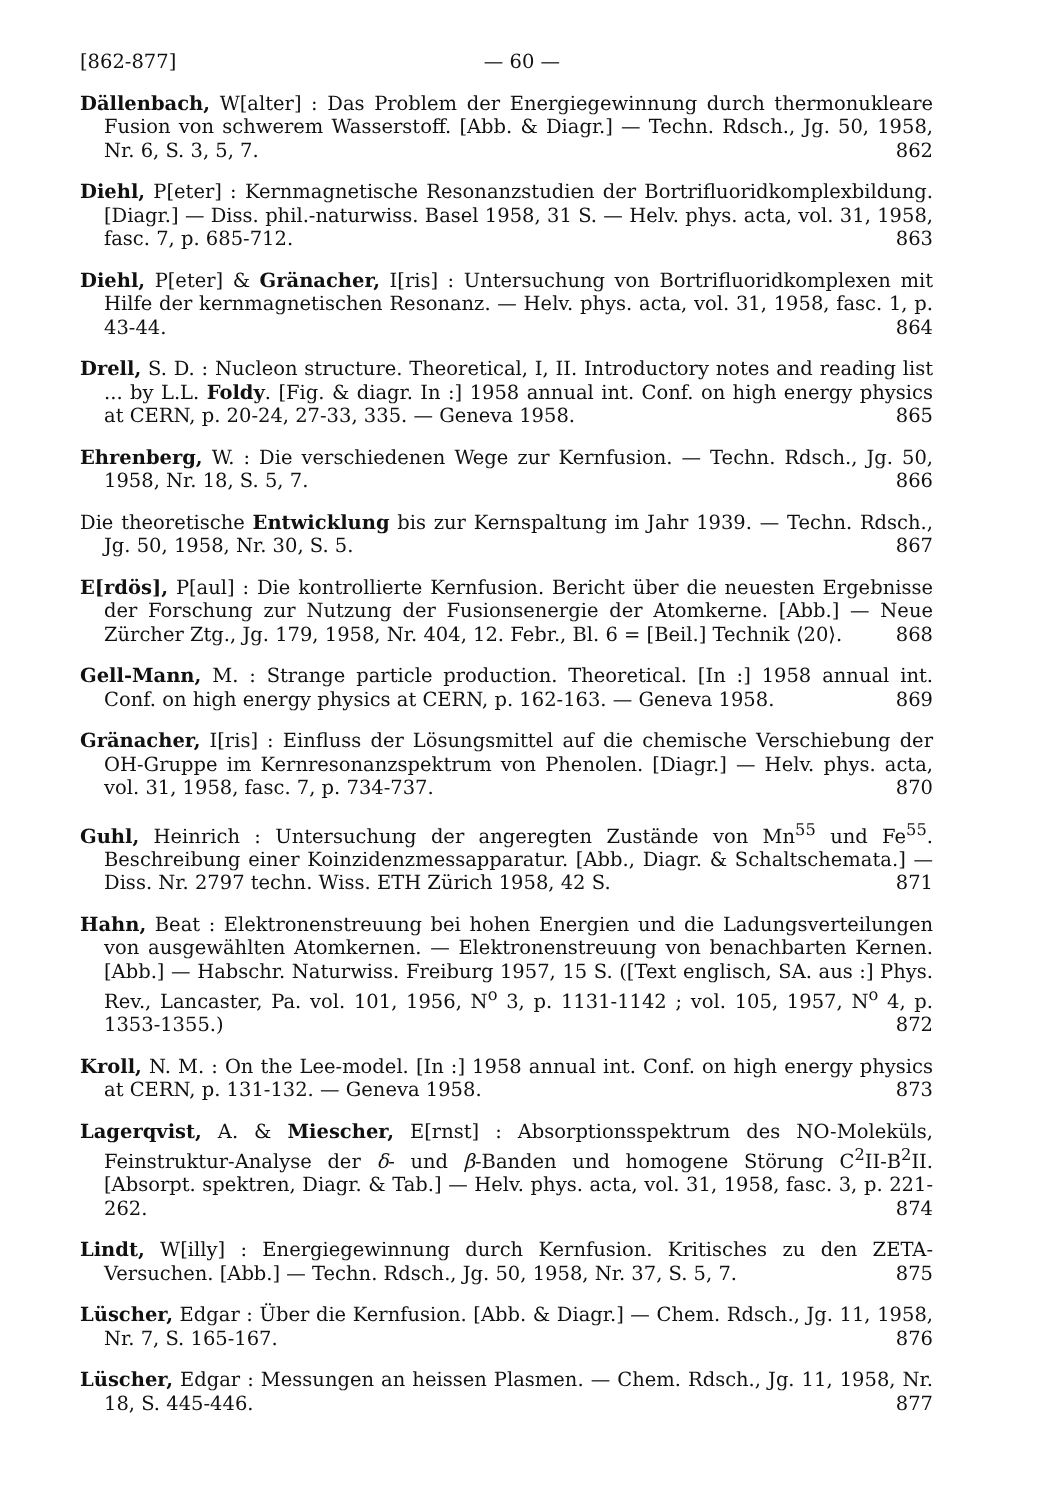[862-877] — 60 —
Dällenbach, W[alter] : Das Problem der Energiegewinnung durch thermonukleare Fusion von schwerem Wasserstoff. [Abb. & Diagr.] — Techn. Rdsch., Jg. 50, 1958, Nr. 6, S. 3, 5, 7. 862
Diehl, P[eter] : Kernmagnetische Resonanzstudien der Bortrifluoridkomplexbildung. [Diagr.] — Diss. phil.-naturwiss. Basel 1958, 31 S. — Helv. phys. acta, vol. 31, 1958, fasc. 7, p. 685-712. 863
Diehl, P[eter] & Gränacher, I[ris] : Untersuchung von Bortrifluoridkomplexen mit Hilfe der kernmagnetischen Resonanz. — Helv. phys. acta, vol. 31, 1958, fasc. 1, p. 43-44. 864
Drell, S. D. : Nucleon structure. Theoretical, I, II. Introductory notes and reading list ... by L.L. Foldy. [Fig. & diagr. In :] 1958 annual int. Conf. on high energy physics at CERN, p. 20-24, 27-33, 335. — Geneva 1958. 865
Ehrenberg, W. : Die verschiedenen Wege zur Kernfusion. — Techn. Rdsch., Jg. 50, 1958, Nr. 18, S. 5, 7. 866
Die theoretische Entwicklung bis zur Kernspaltung im Jahr 1939. — Techn. Rdsch., Jg. 50, 1958, Nr. 30, S. 5. 867
E[rdös], P[aul] : Die kontrollierte Kernfusion. Bericht über die neuesten Ergebnisse der Forschung zur Nutzung der Fusionsenergie der Atomkerne. [Abb.] — Neue Zürcher Ztg., Jg. 179, 1958, Nr. 404, 12. Febr., Bl. 6 = [Beil.] Technik ⟨20⟩. 868
Gell-Mann, M. : Strange particle production. Theoretical. [In :] 1958 annual int. Conf. on high energy physics at CERN, p. 162-163. — Geneva 1958. 869
Gränacher, I[ris] : Einfluss der Lösungsmittel auf die chemische Verschiebung der OH-Gruppe im Kernresonanzspektrum von Phenolen. [Diagr.] — Helv. phys. acta, vol. 31, 1958, fasc. 7, p. 734-737. 870
Guhl, Heinrich : Untersuchung der angeregten Zustände von Mn<sup>55</sup> und Fe<sup>55</sup>. Beschreibung einer Koinzidenzmessapparatur. [Abb., Diagr. & Schaltschemata.] — Diss. Nr. 2797 techn. Wiss. ETH Zürich 1958, 42 S. 871
Hahn, Beat : Elektronenstreuung bei hohen Energien und die Ladungsverteilungen von ausgewählten Atomkernen. — Elektronenstreuung von benachbarten Kernen. [Abb.] — Habschr. Naturwiss. Freiburg 1957, 15 S. ([Text englisch, SA. aus :] Phys. Rev., Lancaster, Pa. vol. 101, 1956, N<sup>o</sup> 3, p. 1131-1142 ; vol. 105, 1957, N<sup>o</sup> 4, p. 1353-1355.) 872
Kroll, N. M. : On the Lee-model. [In :] 1958 annual int. Conf. on high energy physics at CERN, p. 131-132. — Geneva 1958. 873
Lagerqvist, A. & Miescher, E[rnst] : Absorptionsspektrum des NO-Moleküls, Feinstruktur-Analyse der δ- und β-Banden und homogene Störung C<sup>2</sup>II-B<sup>2</sup>II. [Absorpt. spektren, Diagr. & Tab.] — Helv. phys. acta, vol. 31, 1958, fasc. 3, p. 221-262. 874
Lindt, W[illy] : Energiegewinnung durch Kernfusion. Kritisches zu den ZETA-Versuchen. [Abb.] — Techn. Rdsch., Jg. 50, 1958, Nr. 37, S. 5, 7. 875
Lüscher, Edgar : Über die Kernfusion. [Abb. & Diagr.] — Chem. Rdsch., Jg. 11, 1958, Nr. 7, S. 165-167. 876
Lüscher, Edgar : Messungen an heissen Plasmen. — Chem. Rdsch., Jg. 11, 1958, Nr. 18, S. 445-446. 877